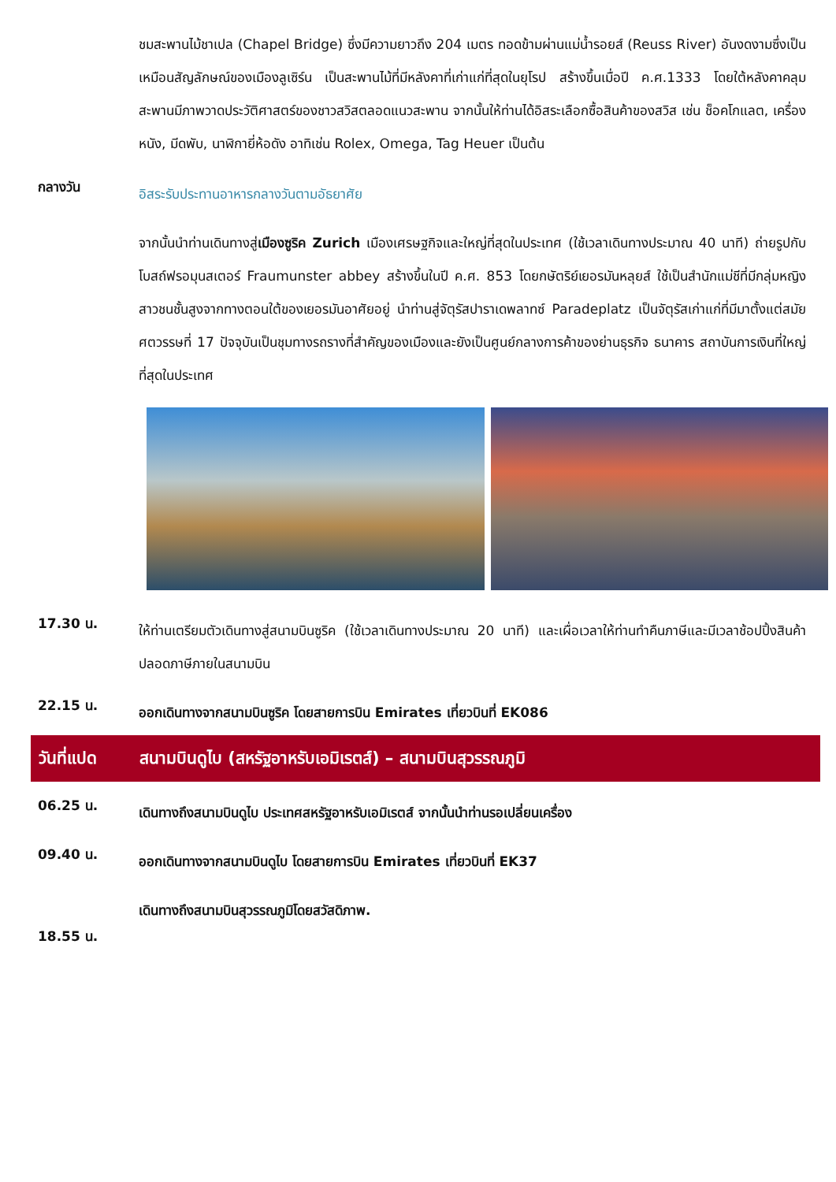ชมสะพานไม้ชาเปล (Chapel Bridge) ซึ่งมีความยาวถึง 204 เมตร ทอดข้ามผ่านแม่น้ำรอยส์ (Reuss River) อันงดงามซึ่งเป็นเหมือนสัญลักษณ์ของเมืองลูเซิร์น เป็นสะพานไม้ที่มีหลังคาที่เก่าแก่ที่สุดในยุโรป สร้างขึ้นเมื่อปี ค.ศ.1333 โดยใต้หลังคาคลุมสะพานมีภาพวาดประวัติศาสตร์ของชาวสวิสตลอดแนวสะพาน จากนั้นให้ท่านได้อิสระเลือกซื้อสินค้าของสวิส เช่น ช็อคโกแลต, เครื่องหนัง, มีดพับ, นาฬิกายี่ห้อดัง อาทิเช่น Rolex, Omega, Tag Heuer เป็นต้น
กลางวัน
อิสระรับประทานอาหารกลางวันตามอัธยาศัย
จากนั้นนำท่านเดินทางสู่เมืองซูริค Zurich เมืองเศรษฐกิจและใหญ่ที่สุดในประเทศ (ใช้เวลาเดินทางประมาณ 40 นาที) ถ่ายรูปกับโบสถ์ฟรอมุนสเตอร์ Fraumunster abbey สร้างขึ้นในปี ค.ศ. 853 โดยกษัตริย์เยอรมันหลุยส์ ใช้เป็นสำนักแม่ชีที่มีกลุ่มหญิงสาวชนชั้นสูงจากทางตอนใต้ของเยอรมันอาศัยอยู่ นำท่านสู่จัตุรัสปาราเดพลาทซ์ Paradeplatz เป็นจัตุรัสเก่าแก่ที่มีมาตั้งแต่สมัยศตวรรษที่ 17 ปัจจุบันเป็นชุมทางรถรางที่สำคัญของเมืองและยังเป็นศูนย์กลางการค้าของย่านธุรกิจ ธนาคาร สถาบันการเงินที่ใหญ่ที่สุดในประเทศ
17.30 น.
ให้ท่านเตรียมตัวเดินทางสู่สนามบินซูริค (ใช้เวลาเดินทางประมาณ 20 นาที) และเผื่อเวลาให้ท่านทำคืนภาษีและมีเวลาช้อปปิ้งสินค้าปลอดภาษีภายในสนามบิน
22.15 น.
ออกเดินทางจากสนามบินซูริค โดยสายการบิน Emirates เที่ยวบินที่ EK086
วันที่แปด สนามบินดูไบ (สหรัฐอาหรับเอมิเรตส์) – สนามบินสุวรรณภูมิ
06.25 น.
เดินทางถึงสนามบินดูไบ ประเทศสหรัฐอาหรับเอมิเรตส์ จากนั้นนำท่านรอเปลี่ยนเครื่อง
09.40 น.
ออกเดินทางจากสนามบินดูไบ โดยสายการบิน Emirates เที่ยวบินที่ EK37
18.55 น.
เดินทางถึงสนามบินสุวรรณภูมิโดยสวัสดิภาพ.